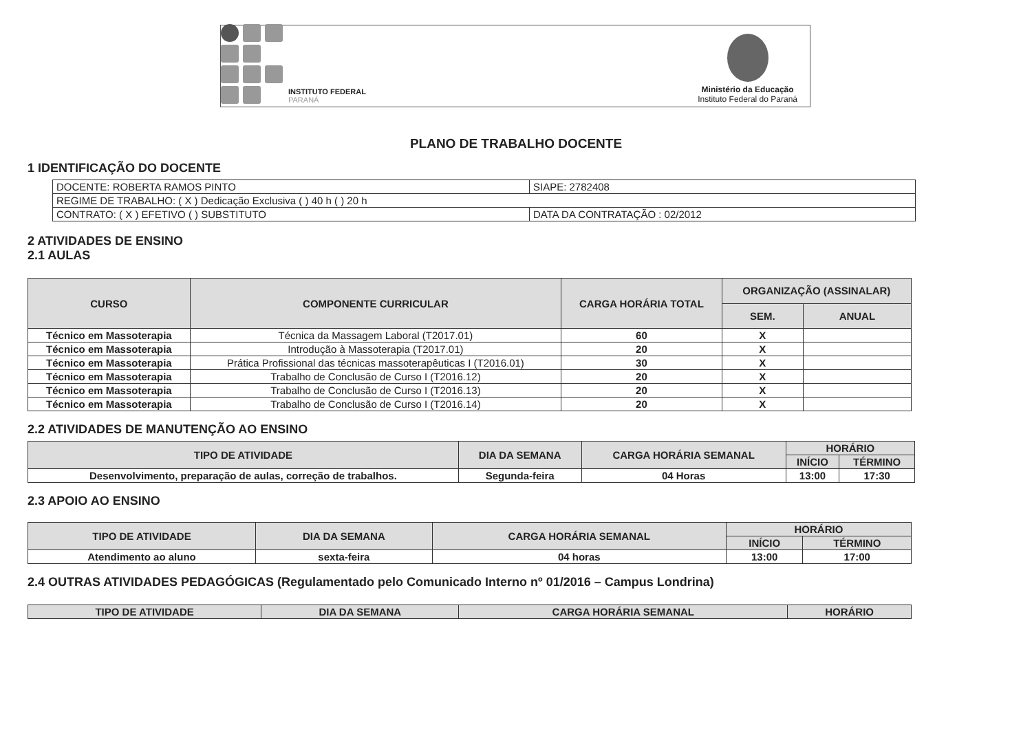INSTITUTO FEDERAL
PARANÁ
Ministério da Educação
Instituto Federal do Paraná
PLANO DE TRABALHO DOCENTE
1 IDENTIFICAÇÃO DO DOCENTE
| DOCENTE: ROBERTA RAMOS PINTO | SIAPE: 2782408 |
| REGIME DE TRABALHO: ( X ) Dedicação Exclusiva ( ) 40 h ( ) 20 h | |
| CONTRATO: ( X ) EFETIVO ( ) SUBSTITUTO | DATA DA CONTRATAÇÃO : 02/2012 |
2 ATIVIDADES DE ENSINO
2.1 AULAS
| CURSO | COMPONENTE CURRICULAR | CARGA HORÁRIA TOTAL | ORGANIZAÇÃO (ASSINALAR) | |
| --- | --- | --- | --- | --- |
| | | | SEM. | ANUAL |
| Técnico em Massoterapia | Técnica da Massagem Laboral (T2017.01) | 60 | X | |
| Técnico em Massoterapia | Introdução à Massoterapia (T2017.01) | 20 | X | |
| Técnico em Massoterapia | Prática Profissional das técnicas massoterapêuticas I (T2016.01) | 30 | X | |
| Técnico em Massoterapia | Trabalho de Conclusão de Curso I (T2016.12) | 20 | X | |
| Técnico em Massoterapia | Trabalho de Conclusão de Curso I (T2016.13) | 20 | X | |
| Técnico em Massoterapia | Trabalho de Conclusão de Curso I (T2016.14) | 20 | X | |
2.2 ATIVIDADES DE MANUTENÇÃO AO ENSINO
| TIPO DE ATIVIDADE | DIA DA SEMANA | CARGA HORÁRIA SEMANAL | HORÁRIO | |
| --- | --- | --- | --- | --- |
| | | | INÍCIO | TÉRMINO |
| Desenvolvimento, preparação de aulas, correção de trabalhos. | Segunda-feira | 04 Horas | 13:00 | 17:30 |
2.3 APOIO AO ENSINO
| TIPO DE ATIVIDADE | DIA DA SEMANA | CARGA HORÁRIA SEMANAL | HORÁRIO | |
| --- | --- | --- | --- | --- |
| | | | INÍCIO | TÉRMINO |
| Atendimento ao aluno | sexta-feira | 04 horas | 13:00 | 17:00 |
2.4 OUTRAS ATIVIDADES PEDAGÓGICAS (Regulamentado pelo Comunicado Interno nº 01/2016 – Campus Londrina)
| TIPO DE ATIVIDADE | DIA DA SEMANA | CARGA HORÁRIA SEMANAL | HORÁRIO |
| --- | --- | --- | --- |